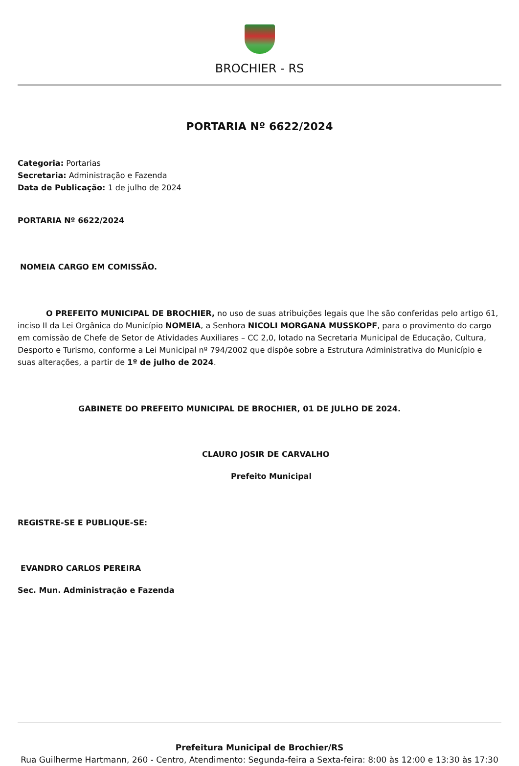BROCHIER - RS
PORTARIA Nº 6622/2024
Categoria: Portarias
Secretaria: Administração e Fazenda
Data de Publicação: 1 de julho de 2024
PORTARIA Nº 6622/2024
NOMEIA CARGO EM COMISSÃO.
O PREFEITO MUNICIPAL DE BROCHIER, no uso de suas atribuições legais que lhe são conferidas pelo artigo 61, inciso II da Lei Orgânica do Município NOMEIA, a Senhora NICOLI MORGANA MUSSKOPF, para o provimento do cargo em comissão de Chefe de Setor de Atividades Auxiliares – CC 2,0, lotado na Secretaria Municipal de Educação, Cultura, Desporto e Turismo, conforme a Lei Municipal nº 794/2002 que dispõe sobre a Estrutura Administrativa do Município e suas alterações, a partir de 1º de julho de 2024.
GABINETE DO PREFEITO MUNICIPAL DE BROCHIER, 01 DE JULHO DE 2024.
CLAURO JOSIR DE CARVALHO
Prefeito Municipal
REGISTRE-SE E PUBLIQUE-SE:
EVANDRO CARLOS PEREIRA
Sec. Mun. Administração e Fazenda
Prefeitura Municipal de Brochier/RS
Rua Guilherme Hartmann, 260 - Centro, Atendimento: Segunda-feira a Sexta-feira: 8:00 às 12:00 e 13:30 às 17:30